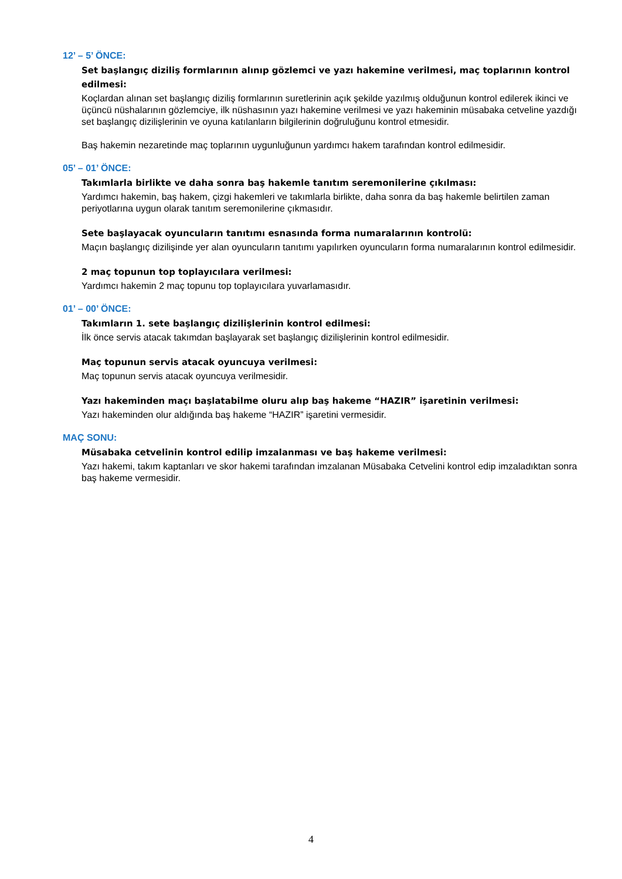12’ – 5’ ÖNCE:
Set başlangıç diziliş formlarının alınıp gözlemci ve yazı hakemine verilmesi, maç toplarının kontrol edilmesi:
Koçlardan alınan set başlangıç diziliş formlarının suretlerinin açık şekilde yazılmış olduğunun kontrol edilerek ikinci ve üçüncü nüshalarının gözlemciye, ilk nüshasının yazı hakemine verilmesi ve yazı hakeminin müsabaka cetveline yazdığı set başlangıç dizilişlerinin ve oyuna katılanların bilgilerinin doğruluğunu kontrol etmesidir.
Baş hakemin nezaretinde maç toplarının uygunluğunun yardımcı hakem tarafından kontrol edilmesidir.
05’ – 01’ ÖNCE:
Takımlarla birlikte ve daha sonra baş hakemle tanıtım seremonilerine çıkılması:
Yardımcı hakemin, baş hakem, çizgi hakemleri ve takımlarla birlikte, daha sonra da baş hakemle belirtilen zaman periyotlarına uygun olarak tanıtım seremonilerine çıkmasıdır.
Sete başlayacak oyuncuların tanıtımı esnasında forma numaralarının kontrolü:
Maçın başlangıç dizilişinde yer alan oyuncuların tanıtımı yapılırken oyuncuların forma numaralarının kontrol edilmesidir.
2 maç topunun top toplayıcılara verilmesi:
Yardımcı hakemin 2 maç topunu top toplayıcılara yuvarlamasıdır.
01’ – 00’ ÖNCE:
Takımların 1. sete başlangıç dizilişlerinin kontrol edilmesi:
İlk önce servis atacak takımdan başlayarak set başlangıç dizilişlerinin kontrol edilmesidir.
Maç topunun servis atacak oyuncuya verilmesi:
Maç topunun servis atacak oyuncuya verilmesidir.
Yazı hakeminden maçı başlatabilme oluru alıp baş hakeme “HAZIR” işaretinin verilmesi:
Yazı hakeminden olur aldığında baş hakeme “HAZIR” işaretini vermesidir.
MAÇ SONU:
Müsabaka cetvelinin kontrol edilip imzalanması ve baş hakeme verilmesi:
Yazı hakemi, takım kaptanları ve skor hakemi tarafından imzalanan Müsabaka Cetvelini kontrol edip imzaladıktan sonra baş hakeme vermesidir.
4